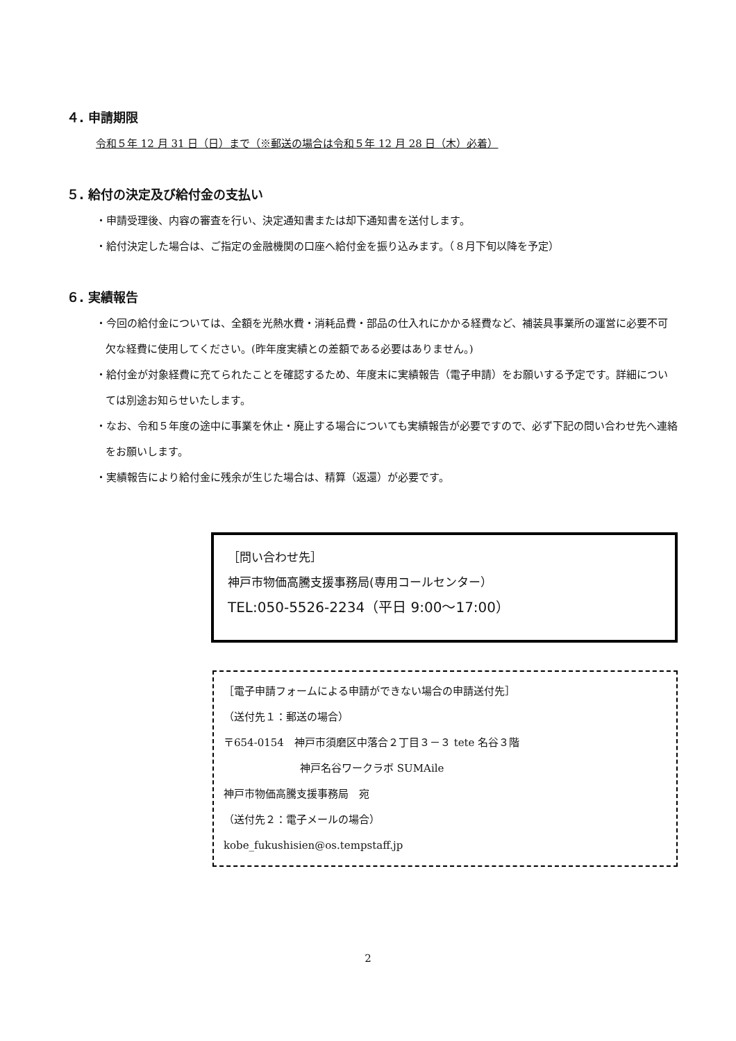４. 申請期限
令和５年 12 月 31 日（日）まで（※郵送の場合は令和５年 12 月 28 日（木）必着）
５. 給付の決定及び給付金の支払い
・申請受理後、内容の審査を行い、決定通知書または却下通知書を送付します。
・給付決定した場合は、ご指定の金融機関の口座へ給付金を振り込みます。（８月下旬以降を予定）
６. 実績報告
・今回の給付金については、全額を光熱水費・消耗品費・部品の仕入れにかかる経費など、補装具事業所の運営に必要不可欠な経費に使用してください。(昨年度実績との差額である必要はありません。)
・給付金が対象経費に充てられたことを確認するため、年度末に実績報告（電子申請）をお願いする予定です。詳細については別途お知らせいたします。
・なお、令和５年度の途中に事業を休止・廃止する場合についても実績報告が必要ですので、必ず下記の問い合わせ先へ連絡をお願いします。
・実績報告により給付金に残余が生じた場合は、精算（返還）が必要です。
［問い合わせ先］
神戸市物価高騰支援事務局(専用コールセンター）
TEL:050-5526-2234（平日 9:00～17:00）
［電子申請フォームによる申請ができない場合の申請送付先］
（送付先１：郵送の場合）
〒654-0154　神戸市須磨区中落合２丁目３－３ tete 名谷３階
神戸名谷ワークラボ SUMAile
神戸市物価高騰支援事務局　宛
（送付先２：電子メールの場合）
kobe_fukushisien@os.tempstaff.jp
2